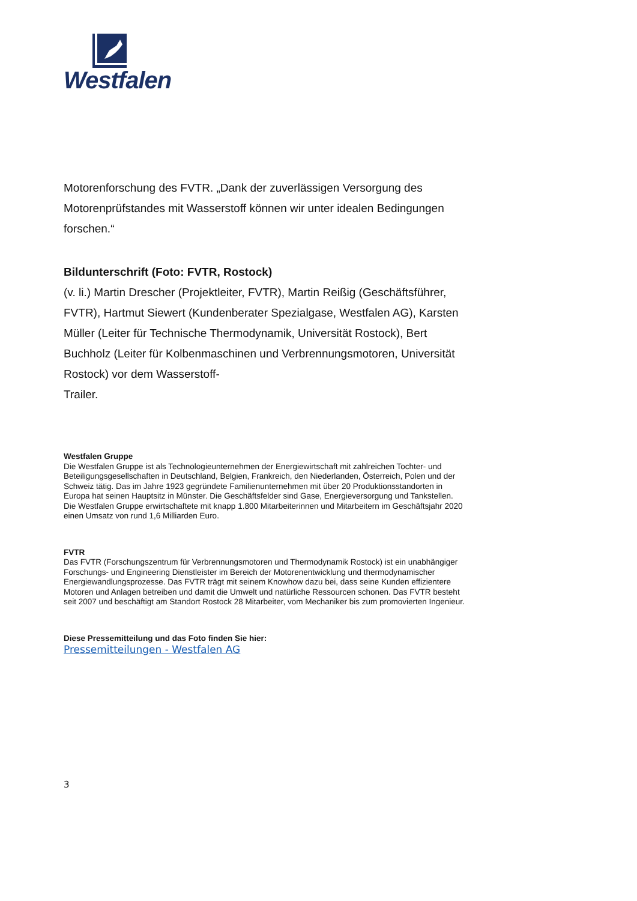Westfalen
Motorenforschung des FVTR. „Dank der zuverlässigen Versorgung des Motorenprüfstandes mit Wasserstoff können wir unter idealen Bedingungen forschen.“
Bildunterschrift (Foto: FVTR, Rostock)
(v. li.) Martin Drescher (Projektleiter, FVTR), Martin Reißig (Geschäftsführer, FVTR), Hartmut Siewert (Kundenberater Spezialgase, Westfalen AG), Karsten Müller (Leiter für Technische Thermodynamik, Universität Rostock), Bert Buchholz (Leiter für Kolbenmaschinen und Verbrennungsmotoren, Universität Rostock) vor dem Wasserstoff-
Trailer.
Westfalen Gruppe
Die Westfalen Gruppe ist als Technologieunternehmen der Energiewirtschaft mit zahlreichen Tochter- und Beteiligungsgesellschaften in Deutschland, Belgien, Frankreich, den Niederlanden, Österreich, Polen und der Schweiz tätig. Das im Jahre 1923 gegründete Familienunternehmen mit über 20 Produktionsstandorten in Europa hat seinen Hauptsitz in Münster. Die Geschäftsfelder sind Gase, Energieversorgung und Tankstellen. Die Westfalen Gruppe erwirtschaftete mit knapp 1.800 Mitarbeiterinnen und Mitarbeitern im Geschäftsjahr 2020 einen Umsatz von rund 1,6 Milliarden Euro.
FVTR
Das FVTR (Forschungszentrum für Verbrennungsmotoren und Thermodynamik Rostock) ist ein unabhängiger Forschungs- und Engineering Dienstleister im Bereich der Motorenentwicklung und thermodynamischer Energiewandlungsprozesse. Das FVTR trägt mit seinem Knowhow dazu bei, dass seine Kunden effizientere Motoren und Anlagen betreiben und damit die Umwelt und natürliche Ressourcen schonen. Das FVTR besteht seit 2007 und beschäftigt am Standort Rostock 28 Mitarbeiter, vom Mechaniker bis zum promovierten Ingenieur.
Diese Pressemitteilung und das Foto finden Sie hier:
Pressemitteilungen - Westfalen AG
3